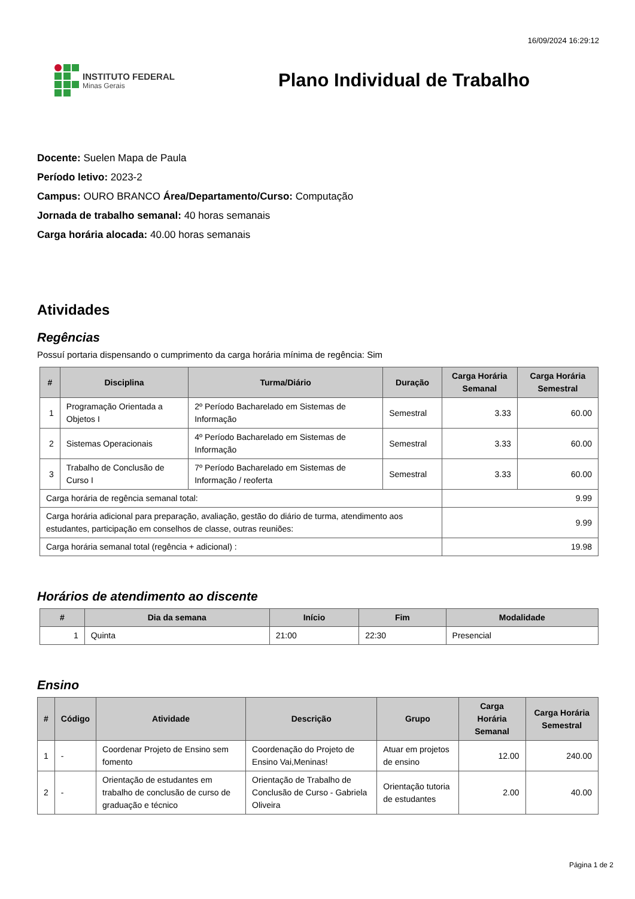16/09/2024 16:29:12
INSTITUTO FEDERAL
Minas Gerais
Plano Individual de Trabalho
Docente: Suelen Mapa de Paula
Período letivo: 2023-2
Campus: OURO BRANCO Área/Departamento/Curso: Computação
Jornada de trabalho semanal: 40 horas semanais
Carga horária alocada: 40.00 horas semanais
Atividades
Regências
Possuí portaria dispensando o cumprimento da carga horária mínima de regência: Sim
| # | Disciplina | Turma/Diário | Duração | Carga Horária Semanal | Carga Horária Semestral |
| --- | --- | --- | --- | --- | --- |
| 1 | Programação Orientada a Objetos I | 2º Período Bacharelado em Sistemas de Informação | Semestral | 3.33 | 60.00 |
| 2 | Sistemas Operacionais | 4º Período Bacharelado em Sistemas de Informação | Semestral | 3.33 | 60.00 |
| 3 | Trabalho de Conclusão de Curso I | 7º Período Bacharelado em Sistemas de Informação / reoferta | Semestral | 3.33 | 60.00 |
| Carga horária de regência semanal total: | | | | 9.99 | |
| Carga horária adicional para preparação, avaliação, gestão do diário de turma, atendimento aos estudantes, participação em conselhos de classe, outras reuniões: | | | | 9.99 | |
| Carga horária semanal total (regência + adicional) : | | | | 19.98 | |
Horários de atendimento ao discente
| # | Dia da semana | Início | Fim | Modalidade |
| --- | --- | --- | --- | --- |
| 1 | Quinta | 21:00 | 22:30 | Presencial |
Ensino
| # | Código | Atividade | Descrição | Grupo | Carga Horária Semanal | Carga Horária Semestral |
| --- | --- | --- | --- | --- | --- | --- |
| 1 | - | Coordenar Projeto de Ensino sem fomento | Coordenação do Projeto de Ensino Vai,Meninas! | Atuar em projetos de ensino | 12.00 | 240.00 |
| 2 | - | Orientação de estudantes em trabalho de conclusão de curso de graduação e técnico | Orientação de Trabalho de Conclusão de Curso - Gabriela Oliveira | Orientação tutoria de estudantes | 2.00 | 40.00 |
Página 1 de 2